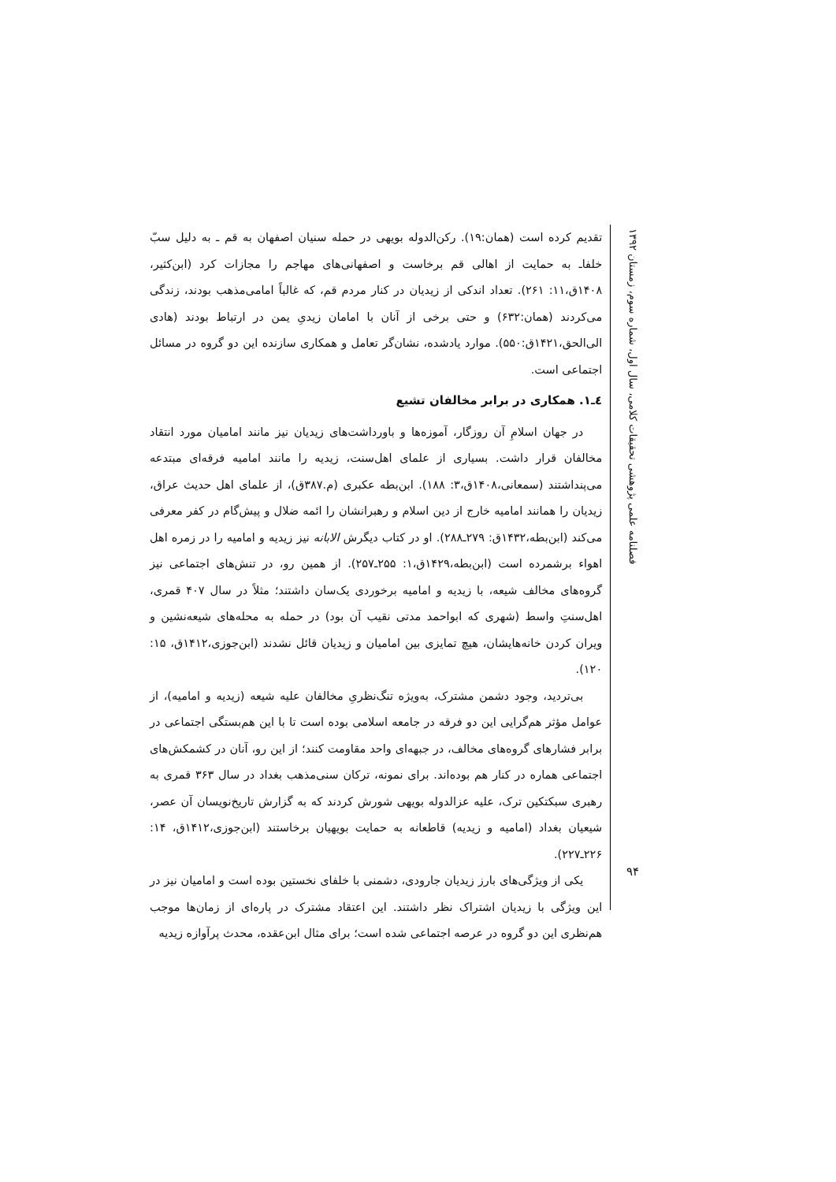فصلنامه علمی پژوهشی تحقیقات کلامی، سال اول، شماره سوم، زمستان ۱۳۹۲
۹۴
تقدیم کرده است (همان:۱۹). رکن‌الدوله بویهی در حمله سنیان اصفهان به قم ـ به دلیل سبّ خلفاـ به حمایت از اهالی قم برخاست و اصفهانی‌های مهاجم را مجازات کرد (ابن‌کثیر، ۱۴۰۸ق،۱۱: ۲۶۱). تعداد اندکی از زیدیان در کنار مردم قم، که غالباً امامی‌مذهب بودند، زندگی می‌کردند (همان:۶۳۲) و حتی برخی از آنان با امامان زیدیِ یمن در ارتباط بودند (هادی الی‌الحق،۱۴۲۱ق:۵۵۰). موارد یادشده، نشان‌گر تعامل و همکاری سازنده این دو گروه در مسائل اجتماعی است.
٤ـ١. همکاری در برابر مخالفان تشیع
در جهان اسلامِ آن روزگار، آموزه‌ها و باورداشت‌های زیدیان نیز مانند امامیان مورد انتقاد مخالفان قرار داشت. بسیاری از علمای اهل‌سنت، زیدیه را مانند امامیه فرقه‌ای مبتدعه می‌پنداشتند (سمعانی،۱۴۰۸ق،۳: ۱۸۸). ابن‌بطه عکبری (م.۳۸۷ق)، از علمای اهل حدیث عراق، زیدیان را همانند امامیه خارج از دین اسلام و رهبرانشان را ائمه ضلال و پیش‌گام در کفر معرفی می‌کند (ابن‌بطه،۱۴۳۲ق: ۲۷۹ـ۲۸۸). او در کتاب دیگرش الابانه نیز زیدیه و امامیه را در زمره اهل اهواء برشمرده است (ابن‌بطه،۱۴۲۹ق،۱: ۲۵۵ـ۲۵۷). از همین رو، در تنش‌های اجتماعی نیز گروه‌های مخالف شیعه، با زیدیه و امامیه برخوردی یک‌سان داشتند؛ مثلاً در سال ۴۰۷ قمری، اهل‌سنتِ واسط (شهری که ابواحمد مدتی نقیب آن بود) در حمله به محله‌های شیعه‌نشین و ویران کردن خانه‌هایشان، هیچ تمایزی بین امامیان و زیدیان قائل نشدند (ابن‌جوزی،۱۴۱۲ق، ۱۵: ۱۲۰).
بی‌تردید، وجود دشمن مشترک، به‌ویژه تنگ‌نظریِ مخالفان علیه شیعه (زیدیه و امامیه)، از عوامل مؤثر هم‌گرایی این دو فرقه در جامعه اسلامی بوده است تا با این هم‌بستگی اجتماعی در برابر فشارهای گروه‌های مخالف، در جبهه‌ای واحد مقاومت کنند؛ از این رو، آنان در کشمکش‌های اجتماعی هماره در کنار هم بوده‌اند. برای نمونه، ترکان سنی‌مذهب بغداد در سال ۳۶۳ قمری به رهبری سبکتکین ترک، علیه عزالدوله بویهی شورش کردند که به گزارش تاریخ‌نویسان آن عصر، شیعیان بغداد (امامیه و زیدیه) قاطعانه به حمایت بویهیان برخاستند (ابن‌جوزی،۱۴۱۲ق، ۱۴: ۲۲۶ـ۲۲۷).
یکی از ویژگی‌های بارز زیدیان جارودی، دشمنی با خلفای نخستین بوده است و امامیان نیز در این ویژگی با زیدیان اشتراک نظر داشتند. این اعتقاد مشترک در پاره‌ای از زمان‌ها موجب هم‌نظری این دو گروه در عرصه اجتماعی شده است؛ برای مثال ابن‌عقده، محدث پرآوازه زیدیه